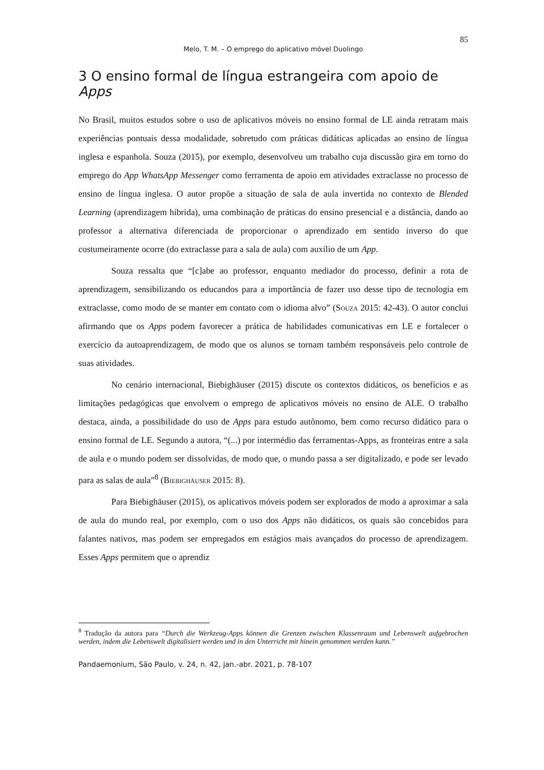85
Melo, T. M. – O emprego do aplicativo móvel Duolingo
3 O ensino formal de língua estrangeira com apoio de Apps
No Brasil, muitos estudos sobre o uso de aplicativos móveis no ensino formal de LE ainda retratam mais experiências pontuais dessa modalidade, sobretudo com práticas didáticas aplicadas ao ensino de língua inglesa e espanhola. Souza (2015), por exemplo, desenvolveu um trabalho cuja discussão gira em torno do emprego do App WhatsApp Messenger como ferramenta de apoio em atividades extraclasse no processo de ensino de língua inglesa. O autor propõe a situação de sala de aula invertida no contexto de Blended Learning (aprendizagem híbrida), uma combinação de práticas do ensino presencial e a distância, dando ao professor a alternativa diferenciada de proporcionar o aprendizado em sentido inverso do que costumeiramente ocorre (do extraclasse para a sala de aula) com auxílio de um App.
Souza ressalta que “[c]abe ao professor, enquanto mediador do processo, definir a rota de aprendizagem, sensibilizando os educandos para a importância de fazer uso desse tipo de tecnologia em extraclasse, como modo de se manter em contato com o idioma alvo” (Souza 2015: 42-43). O autor conclui afirmando que os Apps podem favorecer a prática de habilidades comunicativas em LE e fortalecer o exercício da autoaprendizagem, de modo que os alunos se tornam também responsáveis pelo controle de suas atividades.
No cenário internacional, Biebighäuser (2015) discute os contextos didáticos, os benefícios e as limitações pedagógicas que envolvem o emprego de aplicativos móveis no ensino de ALE. O trabalho destaca, ainda, a possibilidade do uso de Apps para estudo autônomo, bem como recurso didático para o ensino formal de LE. Segundo a autora, “(...) por intermédio das ferramentas-Apps, as fronteiras entre a sala de aula e o mundo podem ser dissolvidas, de modo que, o mundo passa a ser digitalizado, e pode ser levado para as salas de aula”<sup>8</sup> (Biebighäuser 2015: 8).
Para Biebighäuser (2015), os aplicativos móveis podem ser explorados de modo a aproximar a sala de aula do mundo real, por exemplo, com o uso dos Apps não didáticos, os quais são concebidos para falantes nativos, mas podem ser empregados em estágios mais avançados do processo de aprendizagem. Esses Apps permitem que o aprendiz
<sup>8</sup> Tradução da autora para “Durch die Werkzeug-Apps können die Grenzen zwischen Klassenraum und Lebenswelt aufgebrochen werden, indem die Lebenswelt digitalisiert werden und in den Unterricht mit hinein genommen werden kann.”
Pandaemonium, São Paulo, v. 24, n. 42, jan.-abr. 2021, p. 78-107